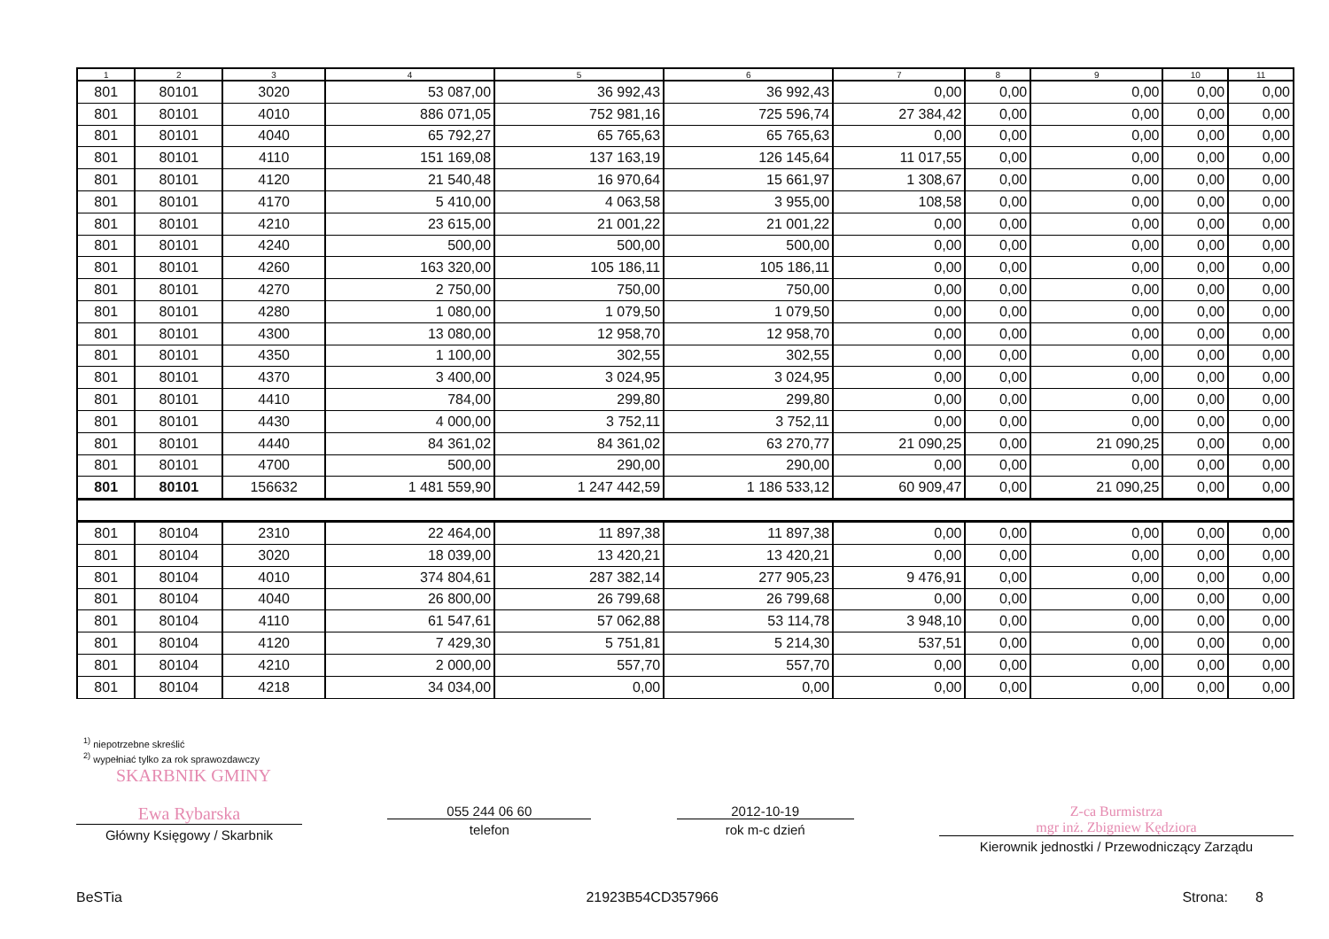| 1 | 2 | 3 | 4 | 5 | 6 | 7 | 8 | 9 | 10 | 11 |
| --- | --- | --- | --- | --- | --- | --- | --- | --- | --- | --- |
| 801 | 80101 | 3020 | 53 087,00 | 36 992,43 | 36 992,43 | 0,00 | 0,00 | 0,00 | 0,00 | 0,00 |
| 801 | 80101 | 4010 | 886 071,05 | 752 981,16 | 725 596,74 | 27 384,42 | 0,00 | 0,00 | 0,00 | 0,00 |
| 801 | 80101 | 4040 | 65 792,27 | 65 765,63 | 65 765,63 | 0,00 | 0,00 | 0,00 | 0,00 | 0,00 |
| 801 | 80101 | 4110 | 151 169,08 | 137 163,19 | 126 145,64 | 11 017,55 | 0,00 | 0,00 | 0,00 | 0,00 |
| 801 | 80101 | 4120 | 21 540,48 | 16 970,64 | 15 661,97 | 1 308,67 | 0,00 | 0,00 | 0,00 | 0,00 |
| 801 | 80101 | 4170 | 5 410,00 | 4 063,58 | 3 955,00 | 108,58 | 0,00 | 0,00 | 0,00 | 0,00 |
| 801 | 80101 | 4210 | 23 615,00 | 21 001,22 | 21 001,22 | 0,00 | 0,00 | 0,00 | 0,00 | 0,00 |
| 801 | 80101 | 4240 | 500,00 | 500,00 | 500,00 | 0,00 | 0,00 | 0,00 | 0,00 | 0,00 |
| 801 | 80101 | 4260 | 163 320,00 | 105 186,11 | 105 186,11 | 0,00 | 0,00 | 0,00 | 0,00 | 0,00 |
| 801 | 80101 | 4270 | 2 750,00 | 750,00 | 750,00 | 0,00 | 0,00 | 0,00 | 0,00 | 0,00 |
| 801 | 80101 | 4280 | 1 080,00 | 1 079,50 | 1 079,50 | 0,00 | 0,00 | 0,00 | 0,00 | 0,00 |
| 801 | 80101 | 4300 | 13 080,00 | 12 958,70 | 12 958,70 | 0,00 | 0,00 | 0,00 | 0,00 | 0,00 |
| 801 | 80101 | 4350 | 1 100,00 | 302,55 | 302,55 | 0,00 | 0,00 | 0,00 | 0,00 | 0,00 |
| 801 | 80101 | 4370 | 3 400,00 | 3 024,95 | 3 024,95 | 0,00 | 0,00 | 0,00 | 0,00 | 0,00 |
| 801 | 80101 | 4410 | 784,00 | 299,80 | 299,80 | 0,00 | 0,00 | 0,00 | 0,00 | 0,00 |
| 801 | 80101 | 4430 | 4 000,00 | 3 752,11 | 3 752,11 | 0,00 | 0,00 | 0,00 | 0,00 | 0,00 |
| 801 | 80101 | 4440 | 84 361,02 | 84 361,02 | 63 270,77 | 21 090,25 | 0,00 | 21 090,25 | 0,00 | 0,00 |
| 801 | 80101 | 4700 | 500,00 | 290,00 | 290,00 | 0,00 | 0,00 | 0,00 | 0,00 | 0,00 |
| 801 | 80101 | 156632 | 1 481 559,90 | 1 247 442,59 | 1 186 533,12 | 60 909,47 | 0,00 | 21 090,25 | 0,00 | 0,00 |
| 801 | 80104 | 2310 | 22 464,00 | 11 897,38 | 11 897,38 | 0,00 | 0,00 | 0,00 | 0,00 | 0,00 |
| 801 | 80104 | 3020 | 18 039,00 | 13 420,21 | 13 420,21 | 0,00 | 0,00 | 0,00 | 0,00 | 0,00 |
| 801 | 80104 | 4010 | 374 804,61 | 287 382,14 | 277 905,23 | 9 476,91 | 0,00 | 0,00 | 0,00 | 0,00 |
| 801 | 80104 | 4040 | 26 800,00 | 26 799,68 | 26 799,68 | 0,00 | 0,00 | 0,00 | 0,00 | 0,00 |
| 801 | 80104 | 4110 | 61 547,61 | 57 062,88 | 53 114,78 | 3 948,10 | 0,00 | 0,00 | 0,00 | 0,00 |
| 801 | 80104 | 4120 | 7 429,30 | 5 751,81 | 5 214,30 | 537,51 | 0,00 | 0,00 | 0,00 | 0,00 |
| 801 | 80104 | 4210 | 2 000,00 | 557,70 | 557,70 | 0,00 | 0,00 | 0,00 | 0,00 | 0,00 |
| 801 | 80104 | 4218 | 34 034,00 | 0,00 | 0,00 | 0,00 | 0,00 | 0,00 | 0,00 | 0,00 |
<sup>1)</sup> niepotrzebne skreślić
<sup>2)</sup> wypełniać tylko za rok sprawozdawczy
SKARBNIK GMINY
Ewa Rybarska
Główny Księgowy / Skarbnik
055 244 06 60
telefon
2012-10-19
rok m-c dzień
Z-ca Burmistrza
mgr inż. Zbigniew Kędziora
Kierownik jednostki / Przewodniczący Zarządu
BeSTia 21923B54CD357966 Strona: 8